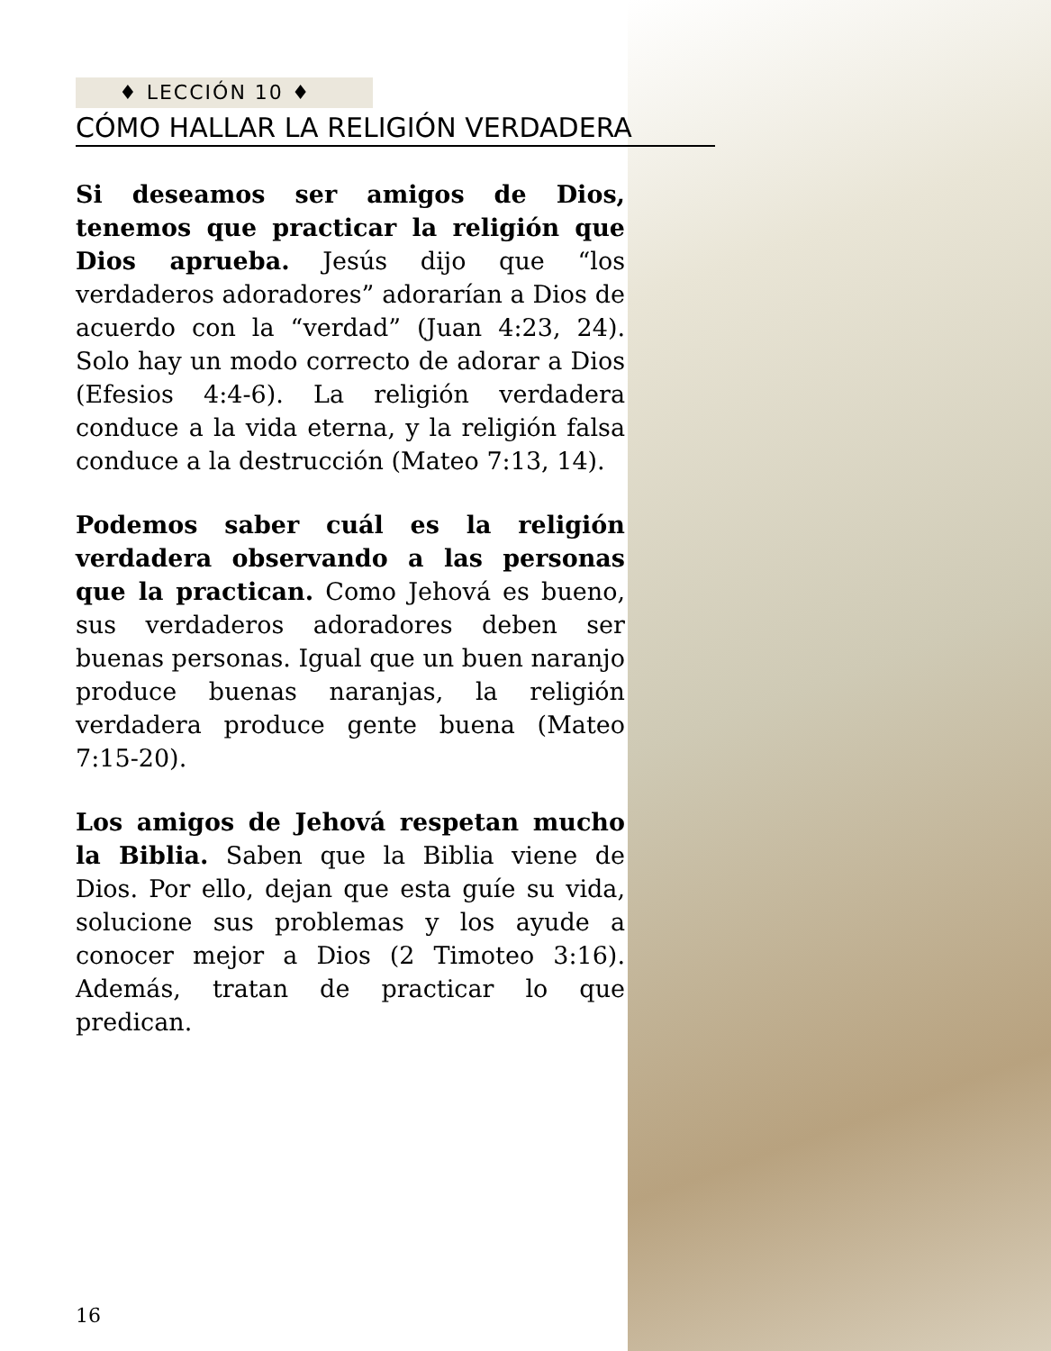♦ LECCIÓN 10 ♦
CÓMO HALLAR LA RELIGIÓN VERDADERA
Si deseamos ser amigos de Dios, tenemos que practicar la religión que Dios aprueba. Jesús dijo que “los verdaderos adoradores” adorarían a Dios de acuerdo con la “verdad” (Juan 4:23, 24). Solo hay un modo correcto de adorar a Dios (Efesios 4:4-6). La religión verdadera conduce a la vida eterna, y la religión falsa conduce a la destrucción (Mateo 7:13, 14).
Podemos saber cuál es la religión verdadera observando a las personas que la practican. Como Jehová es bueno, sus verdaderos adoradores deben ser buenas personas. Igual que un buen naranjo produce buenas naranjas, la religión verdadera produce gente buena (Mateo 7:15-20).
Los amigos de Jehová respetan mucho la Biblia. Saben que la Biblia viene de Dios. Por ello, dejan que esta guíe su vida, solucione sus problemas y los ayude a conocer mejor a Dios (2 Timoteo 3:16). Además, tratan de practicar lo que predican.
16